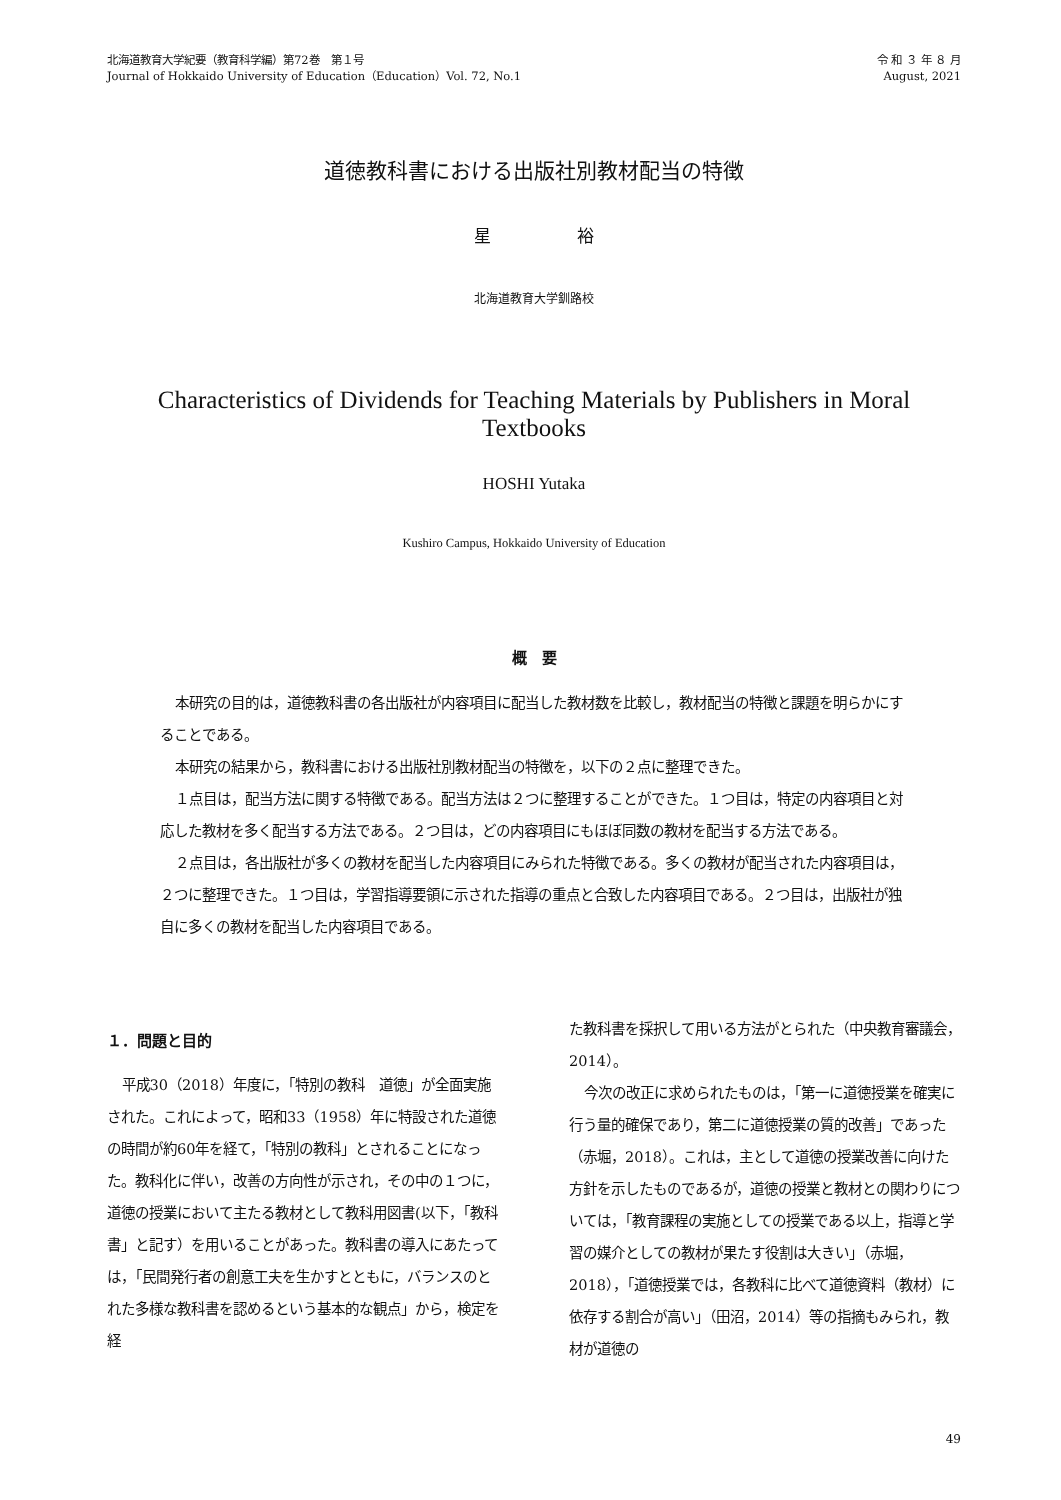北海道教育大学紀要（教育科学編）第72巻　第１号
Journal of Hokkaido University of Education（Education）Vol. 72, No.1
令 和 ３ 年 ８ 月
August, 2021
道徳教科書における出版社別教材配当の特徴
星 裕
北海道教育大学釧路校
Characteristics of Dividends for Teaching Materials by Publishers in Moral Textbooks
HOSHI Yutaka
Kushiro Campus, Hokkaido University of Education
概　要
本研究の目的は，道徳教科書の各出版社が内容項目に配当した教材数を比較し，教材配当の特徴と課題を明らかにすることである。
本研究の結果から，教科書における出版社別教材配当の特徴を，以下の２点に整理できた。
１点目は，配当方法に関する特徴である。配当方法は２つに整理することができた。１つ目は，特定の内容項目と対応した教材を多く配当する方法である。２つ目は，どの内容項目にもほぼ同数の教材を配当する方法である。
２点目は，各出版社が多くの教材を配当した内容項目にみられた特徴である。多くの教材が配当された内容項目は，２つに整理できた。１つ目は，学習指導要領に示された指導の重点と合致した内容項目である。２つ目は，出版社が独自に多くの教材を配当した内容項目である。
１．問題と目的
平成30（2018）年度に，「特別の教科　道徳」が全面実施された。これによって，昭和33（1958）年に特設された道徳の時間が約60年を経て，「特別の教科」とされることになった。教科化に伴い，改善の方向性が示され，その中の１つに，道徳の授業において主たる教材として教科用図書(以下，「教科書」と記す）を用いることがあった。教科書の導入にあたっては，「民間発行者の創意工夫を生かすとともに，バランスのとれた多様な教科書を認めるという基本的な観点」から，検定を経
た教科書を採択して用いる方法がとられた（中央教育審議会，2014）。
今次の改正に求められたものは，「第一に道徳授業を確実に行う量的確保であり，第二に道徳授業の質的改善」であった（赤堀，2018）。これは，主として道徳の授業改善に向けた方針を示したものであるが，道徳の授業と教材との関わりについては，「教育課程の実施としての授業である以上，指導と学習の媒介としての教材が果たす役割は大きい」（赤堀，2018），「道徳授業では，各教科に比べて道徳資料（教材）に依存する割合が高い」（田沼，2014）等の指摘もみられ，教材が道徳の
49